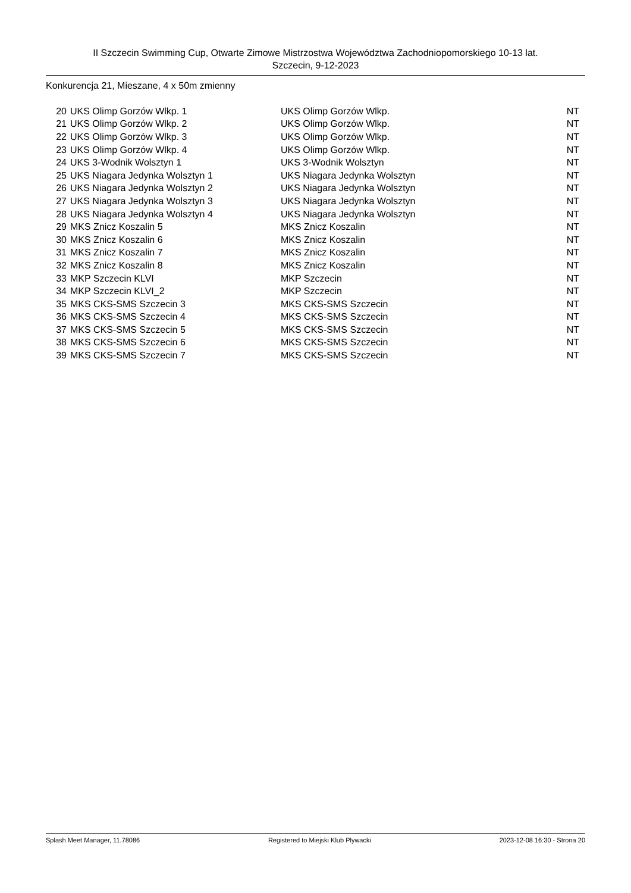II Szczecin Swimming Cup, Otwarte Zimowe Mistrzostwa Województwa Zachodniopomorskiego 10-13 lat.
Szczecin, 9-12-2023
Konkurencja 21, Mieszane, 4 x 50m zmienny
| 20 | UKS Olimp Gorzów Wlkp. 1 | UKS Olimp Gorzów Wlkp. | NT |
| 21 | UKS Olimp Gorzów Wlkp. 2 | UKS Olimp Gorzów Wlkp. | NT |
| 22 | UKS Olimp Gorzów Wlkp. 3 | UKS Olimp Gorzów Wlkp. | NT |
| 23 | UKS Olimp Gorzów Wlkp. 4 | UKS Olimp Gorzów Wlkp. | NT |
| 24 | UKS 3-Wodnik Wolsztyn 1 | UKS 3-Wodnik Wolsztyn | NT |
| 25 | UKS Niagara Jedynka Wolsztyn 1 | UKS Niagara Jedynka Wolsztyn | NT |
| 26 | UKS Niagara Jedynka Wolsztyn 2 | UKS Niagara Jedynka Wolsztyn | NT |
| 27 | UKS Niagara Jedynka Wolsztyn 3 | UKS Niagara Jedynka Wolsztyn | NT |
| 28 | UKS Niagara Jedynka Wolsztyn 4 | UKS Niagara Jedynka Wolsztyn | NT |
| 29 | MKS Znicz Koszalin 5 | MKS Znicz Koszalin | NT |
| 30 | MKS Znicz Koszalin 6 | MKS Znicz Koszalin | NT |
| 31 | MKS Znicz Koszalin 7 | MKS Znicz Koszalin | NT |
| 32 | MKS Znicz Koszalin 8 | MKS Znicz Koszalin | NT |
| 33 | MKP Szczecin KLVI | MKP Szczecin | NT |
| 34 | MKP Szczecin KLVI_2 | MKP Szczecin | NT |
| 35 | MKS CKS-SMS Szczecin 3 | MKS CKS-SMS Szczecin | NT |
| 36 | MKS CKS-SMS Szczecin 4 | MKS CKS-SMS Szczecin | NT |
| 37 | MKS CKS-SMS Szczecin 5 | MKS CKS-SMS Szczecin | NT |
| 38 | MKS CKS-SMS Szczecin 6 | MKS CKS-SMS Szczecin | NT |
| 39 | MKS CKS-SMS Szczecin 7 | MKS CKS-SMS Szczecin | NT |
Splash Meet Manager, 11.78086 Registered to Miejski Klub Plywacki 2023-12-08 16:30 - Strona 20